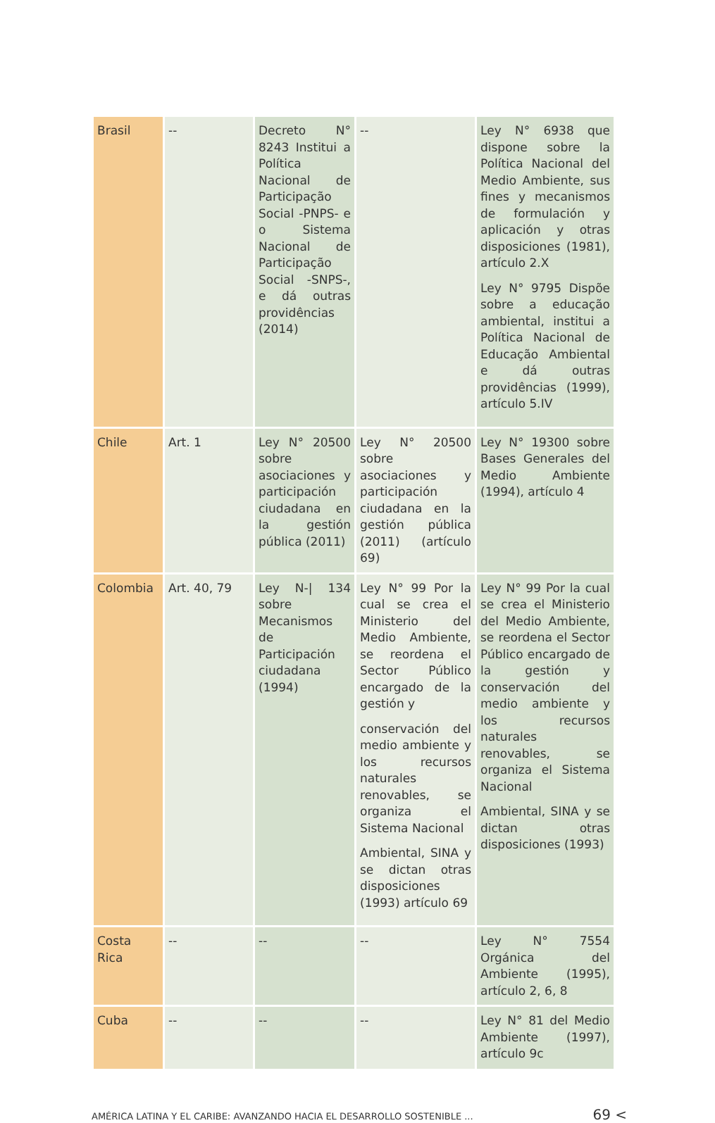| Brasil | -- | Decreto N° 8243 Institui a Política Nacional de Participação Social -PNPS- e o Sistema Nacional de Participação Social -SNPS-, e dá outras providências (2014) | -- | Ley N° 6938 que dispone sobre la Política Nacional del Medio Ambiente, sus fines y mecanismos de formulación y aplicación y otras disposiciones (1981), artículo 2.X Ley N° 9795 Dispõe sobre a educação ambiental, institui a Política Nacional de Educação Ambiental e dá outras providências (1999), artículo 5.IV |
| Chile | Art. 1 | Ley N° 20500 sobre asociaciones y participación ciudadana en la gestión pública (2011) | Ley N° 20500 sobre asociaciones y participación ciudadana en la gestión pública (2011) (artículo 69) | Ley N° 19300 sobre Bases Generales del Medio Ambiente (1994), artículo 4 |
| Colombia | Art. 40, 79 | Ley N-/ 134 sobre Mecanismos de Participación ciudadana (1994) | Ley N° 99 Por la cual se crea el Ministerio del Medio Ambiente, se reordena el Sector Público encargado de la gestión y conservación del medio ambiente y los recursos naturales renovables, se organiza el Sistema Nacional Ambiental, SINA y se dictan otras disposiciones (1993) artículo 69 | Ley N° 99 Por la cual se crea el Ministerio del Medio Ambiente, se reordena el Sector Público encargado de la gestión y conservación del medio ambiente y los recursos naturales renovables, se organiza el Sistema Nacional Ambiental, SINA y se dictan otras disposiciones (1993) |
| Costa Rica | -- | -- | -- | Ley N° 7554 Orgánica del Ambiente (1995), artículo 2, 6, 8 |
| Cuba | -- | -- | -- | Ley N° 81 del Medio Ambiente (1997), artículo 9c |
AMÉRICA LATINA Y EL CARIBE: AVANZANDO HACIA EL DESARROLLO SOSTENIBLE ... 69 <